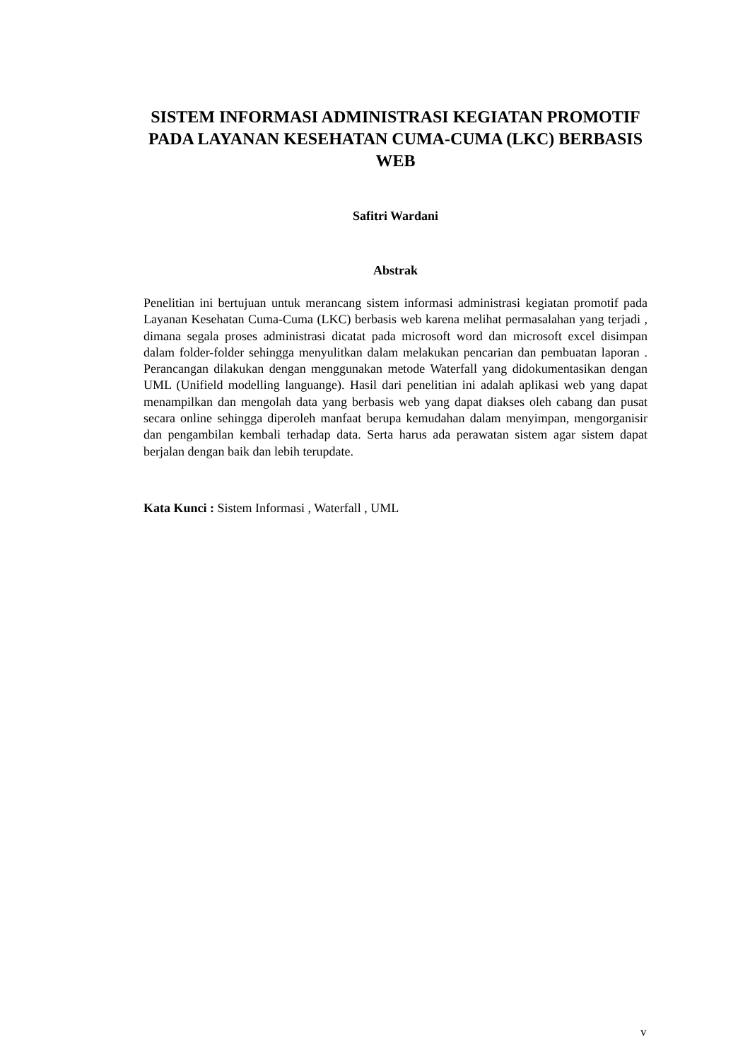SISTEM INFORMASI ADMINISTRASI KEGIATAN PROMOTIF PADA LAYANAN KESEHATAN CUMA-CUMA (LKC) BERBASIS WEB
Safitri Wardani
Abstrak
Penelitian ini bertujuan untuk merancang sistem informasi administrasi kegiatan promotif pada Layanan Kesehatan Cuma-Cuma (LKC) berbasis web karena melihat permasalahan yang terjadi , dimana segala proses administrasi dicatat pada microsoft word dan microsoft excel disimpan dalam folder-folder sehingga menyulitkan dalam melakukan pencarian dan pembuatan laporan . Perancangan dilakukan dengan menggunakan metode Waterfall yang didokumentasikan dengan UML (Unifield modelling languange). Hasil dari penelitian ini adalah aplikasi web yang dapat menampilkan dan mengolah data yang berbasis web yang dapat diakses oleh cabang dan pusat secara online sehingga diperoleh manfaat berupa kemudahan dalam menyimpan, mengorganisir dan pengambilan kembali terhadap data. Serta harus ada perawatan sistem agar sistem dapat berjalan dengan baik dan lebih terupdate.
Kata Kunci : Sistem Informasi , Waterfall , UML
v